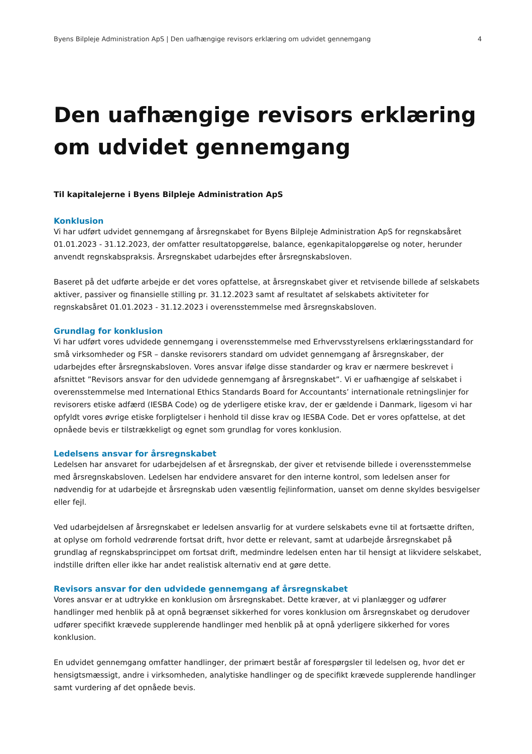Byens Bilpleje Administration ApS | Den uafhængige revisors erklæring om udvidet gennemgang 4
Den uafhængige revisors erklæring om udvidet gennemgang
Til kapitalejerne i Byens Bilpleje Administration ApS
Konklusion
Vi har udført udvidet gennemgang af årsregnskabet for Byens Bilpleje Administration ApS for regnskabsåret 01.01.2023 - 31.12.2023, der omfatter resultatopgørelse, balance, egenkapitalopgørelse og noter, herunder anvendt regnskabspraksis. Årsregnskabet udarbejdes efter årsregnskabsloven.
Baseret på det udførte arbejde er det vores opfattelse, at årsregnskabet giver et retvisende billede af selskabets aktiver, passiver og finansielle stilling pr. 31.12.2023 samt af resultatet af selskabets aktiviteter for regnskabsåret 01.01.2023 - 31.12.2023 i overensstemmelse med årsregnskabsloven.
Grundlag for konklusion
Vi har udført vores udvidede gennemgang i overensstemmelse med Erhvervsstyrelsens erklæringsstandard for små virksomheder og FSR – danske revisorers standard om udvidet gennemgang af årsregnskaber, der udarbejdes efter årsregnskabsloven. Vores ansvar ifølge disse standarder og krav er nærmere beskrevet i afsnittet ”Revisors ansvar for den udvidede gennemgang af årsregnskabet”. Vi er uafhængige af selskabet i overensstemmelse med International Ethics Standards Board for Accountants’ internationale retningslinjer for revisorers etiske adfærd (IESBA Code) og de yderligere etiske krav, der er gældende i Danmark, ligesom vi har opfyldt vores øvrige etiske forpligtelser i henhold til disse krav og IESBA Code. Det er vores opfattelse, at det opnåede bevis er tilstrækkeligt og egnet som grundlag for vores konklusion.
Ledelsens ansvar for årsregnskabet
Ledelsen har ansvaret for udarbejdelsen af et årsregnskab, der giver et retvisende billede i overensstemmelse med årsregnskabsloven. Ledelsen har endvidere ansvaret for den interne kontrol, som ledelsen anser for nødvendig for at udarbejde et årsregnskab uden væsentlig fejlinformation, uanset om denne skyldes besvigelser eller fejl.
Ved udarbejdelsen af årsregnskabet er ledelsen ansvarlig for at vurdere selskabets evne til at fortsætte driften, at oplyse om forhold vedrørende fortsat drift, hvor dette er relevant, samt at udarbejde årsregnskabet på grundlag af regnskabsprincippet om fortsat drift, medmindre ledelsen enten har til hensigt at likvidere selskabet, indstille driften eller ikke har andet realistisk alternativ end at gøre dette.
Revisors ansvar for den udvidede gennemgang af årsregnskabet
Vores ansvar er at udtrykke en konklusion om årsregnskabet. Dette kræver, at vi planlægger og udfører handlinger med henblik på at opnå begrænset sikkerhed for vores konklusion om årsregnskabet og derudover udfører specifikt krævede supplerende handlinger med henblik på at opnå yderligere sikkerhed for vores konklusion.
En udvidet gennemgang omfatter handlinger, der primært består af forespørgsler til ledelsen og, hvor det er hensigtsmæssigt, andre i virksomheden, analytiske handlinger og de specifikt krævede supplerende handlinger samt vurdering af det opnåede bevis.